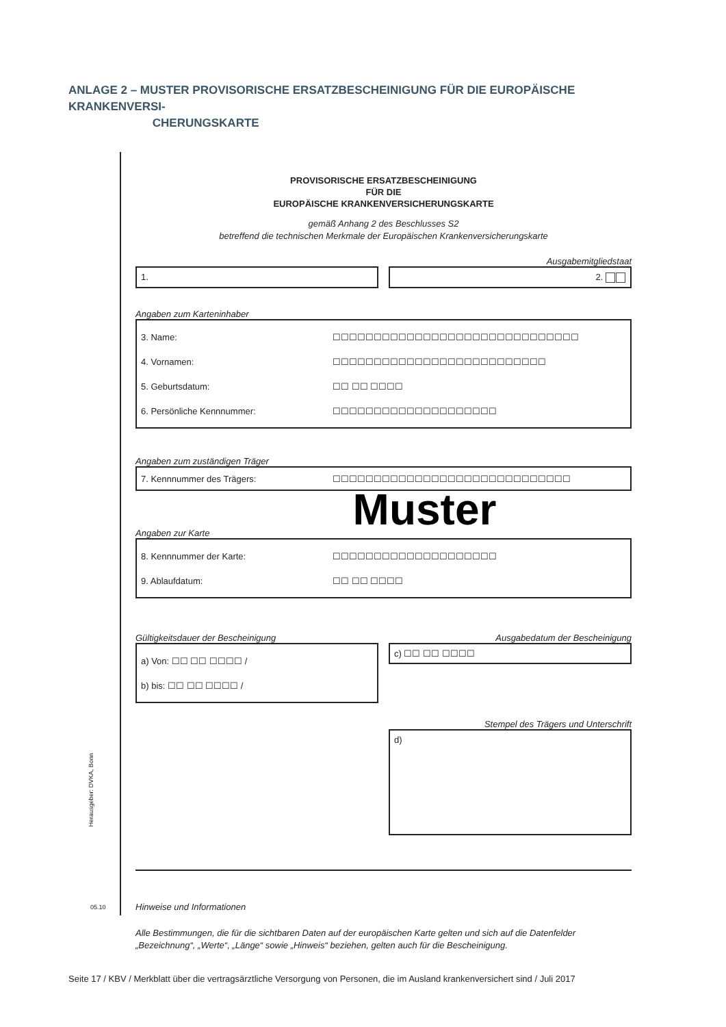ANLAGE 2 – MUSTER PROVISORISCHE ERSATZBESCHEINIGUNG FÜR DIE EUROPÄISCHE KRANKENVERSI-
CHERUNGSKARTE
PROVISORISCHE ERSATZBESCHEINIGUNG
FÜR DIE
EUROPÄISCHE KRANKENVERSICHERUNGSKARTE
gemäß Anhang 2 des Beschlusses S2
betreffend die technischen Merkmale der Europäischen Krankenversicherungskarte
Ausgabemitgliedstaat
1. 2.
Angaben zum Karteninhaber
3. Name: ☐☐☐☐☐☐☐☐☐☐☐☐☐☐☐☐☐☐☐☐☐☐☐☐☐☐☐☐☐☐
4. Vornamen: ☐☐☐☐☐☐☐☐☐☐☐☐☐☐☐☐☐☐☐☐☐☐☐☐☐☐
5. Geburtsdatum: ☐☐ ☐☐ ☐☐☐☐
6. Persönliche Kennnummer: ☐☐☐☐☐☐☐☐☐☐☐☐☐☐☐☐☐☐☐☐
Angaben zum zuständigen Träger
7. Kennnummer des Trägers: ☐☐☐☐☐☐☐☐☐☐☐☐☐☐☐☐☐☐☐☐☐☐☐☐☐☐☐☐☐
Muster
Angaben zur Karte
8. Kennnummer der Karte: ☐☐☐☐☐☐☐☐☐☐☐☐☐☐☐☐☐☐☐☐
9. Ablaufdatum: ☐☐ ☐☐ ☐☐☐☐
Gültigkeitsdauer der Bescheinigung
a) Von: ☐☐ ☐☐ ☐☐☐☐ /
b) bis: ☐☐ ☐☐ ☐☐☐☐ /
Ausgabedatum der Bescheinigung
c) ☐☐ ☐☐ ☐☐☐☐
Stempel des Trägers und Unterschrift
d)
Hinweise und Informationen
Alle Bestimmungen, die für die sichtbaren Daten auf der europäischen Karte gelten und sich auf die Datenfelder „Bezeichnung“, „Werte“, „Länge“ sowie „Hinweis“ beziehen, gelten auch für die Bescheinigung.
Herausgeber: DVKA, Bonn
05.10
Seite 17 / KBV / Merkblatt über die vertragsärztliche Versorgung von Personen, die im Ausland krankenversichert sind / Juli 2017